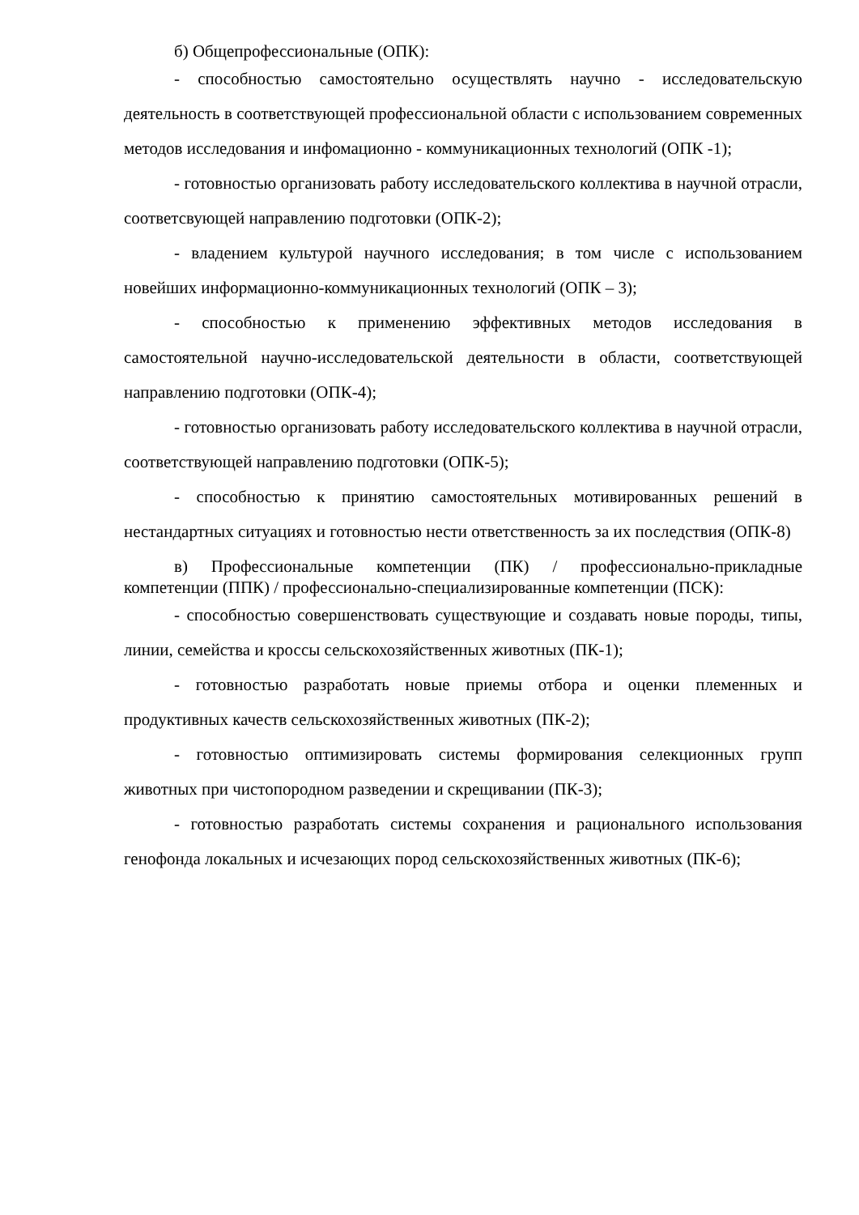б) Общепрофессиональные (ОПК):
- способностью самостоятельно осуществлять научно - исследовательскую деятельность в соответствующей профессиональной области с использованием современных методов исследования и инфомационно - коммуникационных технологий (ОПК -1);
- готовностью организовать работу исследовательского коллектива в научной отрасли, соответсвующей направлению подготовки (ОПК-2);
- владением культурой научного исследования; в том числе с использованием новейших информационно-коммуникационных технологий (ОПК – 3);
- способностью к применению эффективных методов исследования в самостоятельной научно-исследовательской деятельности в области, соответствующей направлению подготовки (ОПК-4);
- готовностью организовать работу исследовательского коллектива в научной отрасли, соответствующей направлению подготовки (ОПК-5);
- способностью к принятию самостоятельных мотивированных решений в нестандартных ситуациях и готовностью нести ответственность за их последствия (ОПК-8)
в) Профессиональные компетенции (ПК) / профессионально-прикладные компетенции (ППК) / профессионально-специализированные компетенции (ПСК):
- способностью совершенствовать существующие и создавать новые породы, типы, линии, семейства и кроссы сельскохозяйственных животных (ПК-1);
- готовностью разработать новые приемы отбора и оценки племенных и продуктивных качеств сельскохозяйственных животных (ПК-2);
- готовностью оптимизировать системы формирования селекционных групп животных при чистопородном разведении и скрещивании (ПК-3);
- готовностью разработать системы сохранения и рационального использования генофонда локальных и исчезающих пород сельскохозяйственных животных (ПК-6);